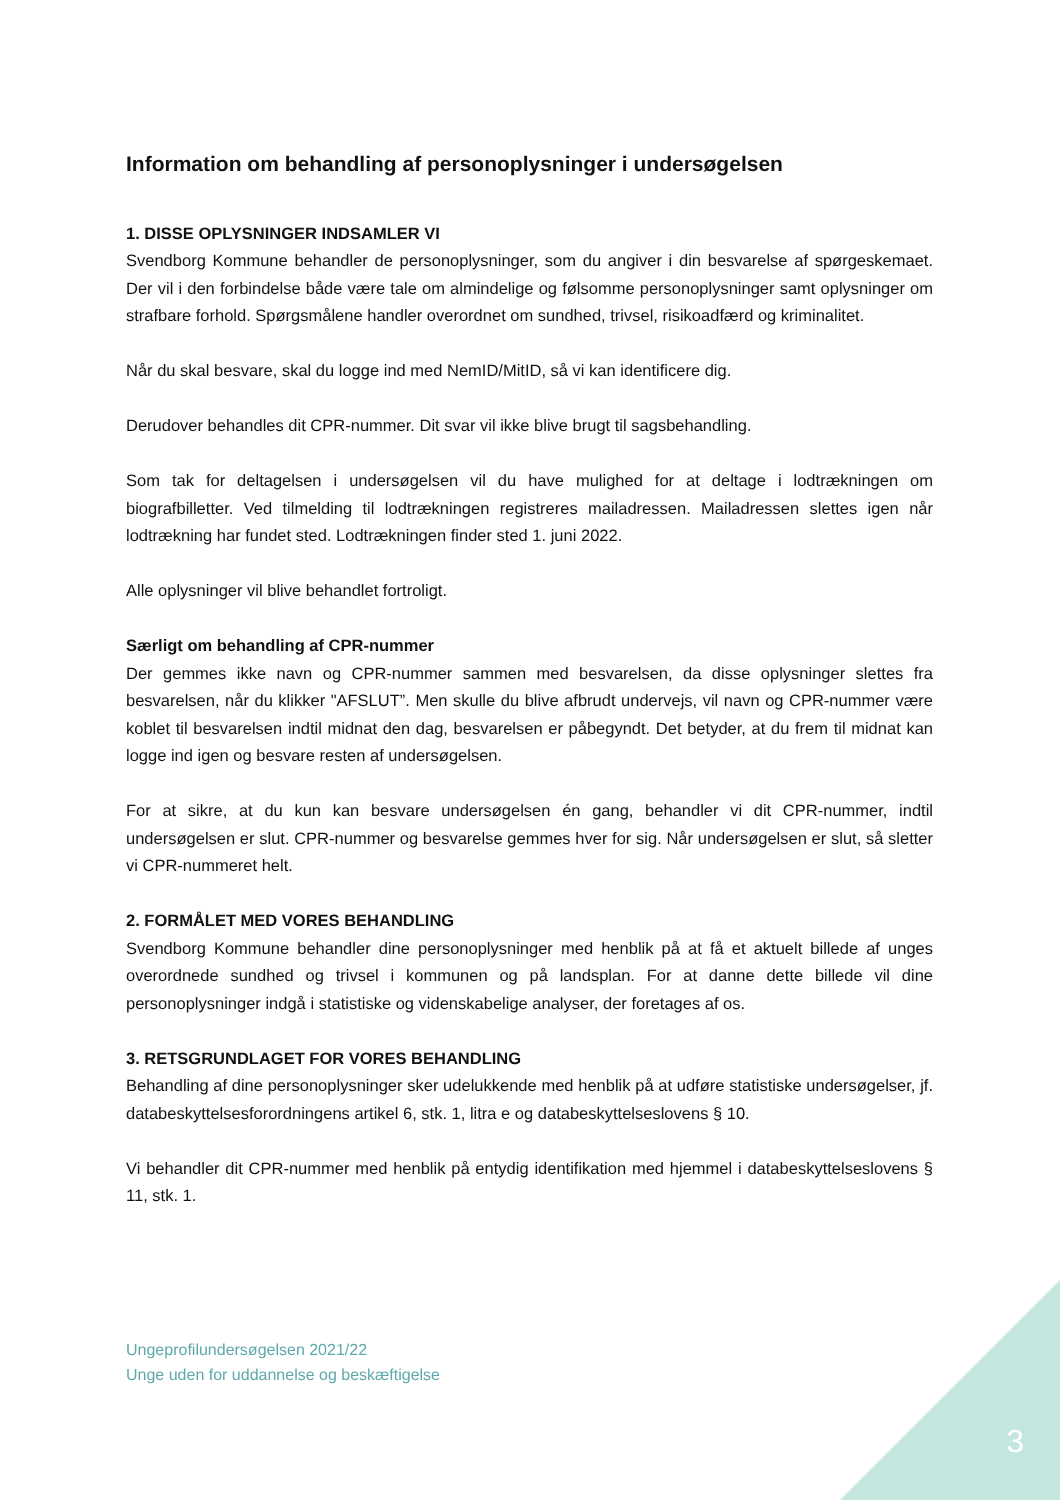Information om behandling af personoplysninger i undersøgelsen
1. DISSE OPLYSNINGER INDSAMLER VI
Svendborg Kommune behandler de personoplysninger, som du angiver i din besvarelse af spørgeskemaet. Der vil i den forbindelse både være tale om almindelige og følsomme personoplysninger samt oplysninger om strafbare forhold. Spørgsmålene handler overordnet om sundhed, trivsel, risikoadfærd og kriminalitet.
Når du skal besvare, skal du logge ind med NemID/MitID, så vi kan identificere dig.
Derudover behandles dit CPR-nummer. Dit svar vil ikke blive brugt til sagsbehandling.
Som tak for deltagelsen i undersøgelsen vil du have mulighed for at deltage i lodtrækningen om biografbilletter. Ved tilmelding til lodtrækningen registreres mailadressen. Mailadressen slettes igen når lodtrækning har fundet sted. Lodtrækningen finder sted 1. juni 2022.
Alle oplysninger vil blive behandlet fortroligt.
Særligt om behandling af CPR-nummer
Der gemmes ikke navn og CPR-nummer sammen med besvarelsen, da disse oplysninger slettes fra besvarelsen, når du klikker "AFSLUT”. Men skulle du blive afbrudt undervejs, vil navn og CPR-nummer være koblet til besvarelsen indtil midnat den dag, besvarelsen er påbegyndt. Det betyder, at du frem til midnat kan logge ind igen og besvare resten af undersøgelsen.
For at sikre, at du kun kan besvare undersøgelsen én gang, behandler vi dit CPR-nummer, indtil undersøgelsen er slut. CPR-nummer og besvarelse gemmes hver for sig. Når undersøgelsen er slut, så sletter vi CPR-nummeret helt.
2. FORMÅLET MED VORES BEHANDLING
Svendborg Kommune behandler dine personoplysninger med henblik på at få et aktuelt billede af unges overordnede sundhed og trivsel i kommunen og på landsplan. For at danne dette billede vil dine personoplysninger indgå i statistiske og videnskabelige analyser, der foretages af os.
3. RETSGRUNDLAGET FOR VORES BEHANDLING
Behandling af dine personoplysninger sker udelukkende med henblik på at udføre statistiske undersøgelser, jf. databeskyttelsesforordningens artikel 6, stk. 1, litra e og databeskyttelseslovens § 10.
Vi behandler dit CPR-nummer med henblik på entydig identifikation med hjemmel i databeskyttelseslovens § 11, stk. 1.
Ungeprofilundersøgelsen 2021/22
Unge uden for uddannelse og beskæftigelse
3